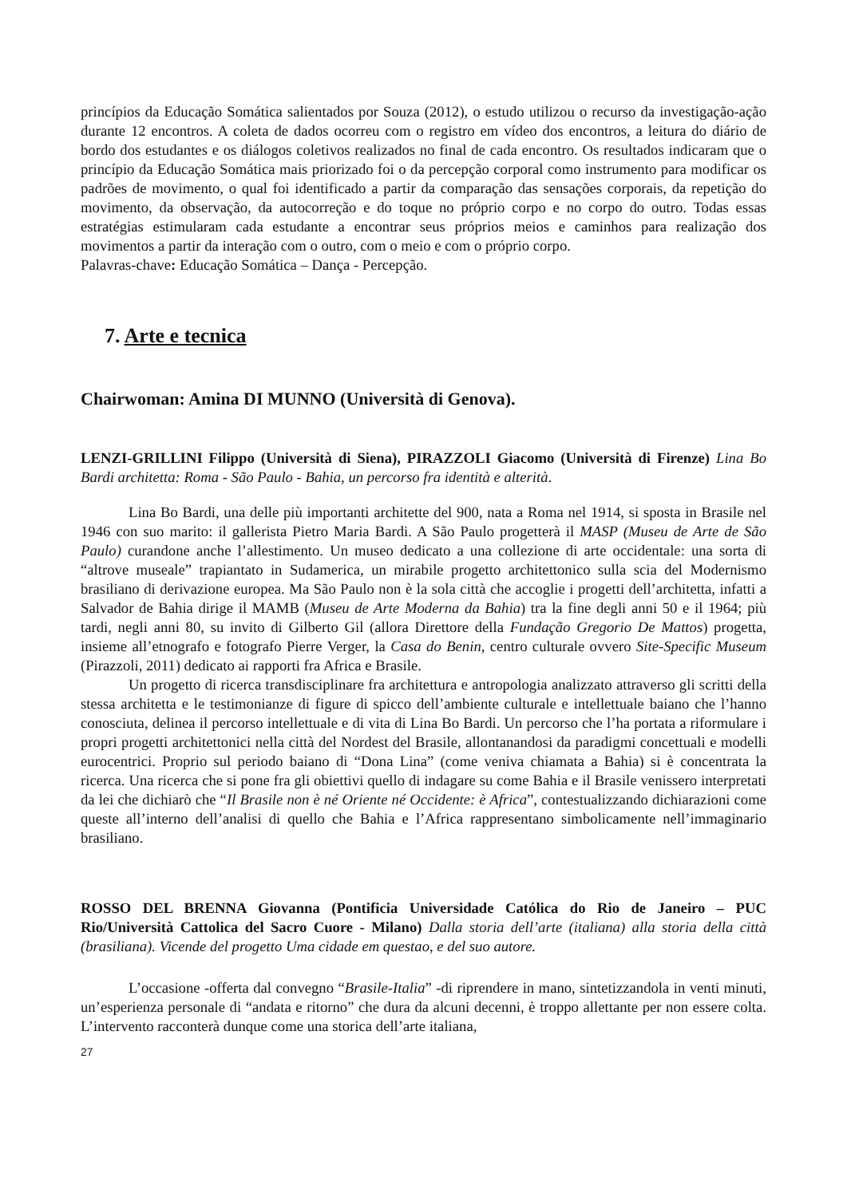princípios da Educação Somática salientados por Souza (2012), o estudo utilizou o recurso da investigação-ação durante 12 encontros. A coleta de dados ocorreu com o registro em vídeo dos encontros, a leitura do diário de bordo dos estudantes e os diálogos coletivos realizados no final de cada encontro. Os resultados indicaram que o princípio da Educação Somática mais priorizado foi o da percepção corporal como instrumento para modificar os padrões de movimento, o qual foi identificado a partir da comparação das sensações corporais, da repetição do movimento, da observação, da autocorreção e do toque no próprio corpo e no corpo do outro. Todas essas estratégias estimularam cada estudante a encontrar seus próprios meios e caminhos para realização dos movimentos a partir da interação com o outro, com o meio e com o próprio corpo.
Palavras-chave: Educação Somática – Dança - Percepção.
7. Arte e tecnica
Chairwoman: Amina DI MUNNO (Università di Genova).
LENZI-GRILLINI Filippo (Università di Siena), PIRAZZOLI Giacomo (Università di Firenze) Lina Bo Bardi architetta: Roma - São Paulo - Bahia, un percorso fra identità e alterità.
Lina Bo Bardi, una delle più importanti architette del 900, nata a Roma nel 1914, si sposta in Brasile nel 1946 con suo marito: il gallerista Pietro Maria Bardi. A São Paulo progetterà il MASP (Museu de Arte de São Paulo) curandone anche l’allestimento. Un museo dedicato a una collezione di arte occidentale: una sorta di “altrove museale” trapiantato in Sudamerica, un mirabile progetto architettonico sulla scia del Modernismo brasiliano di derivazione europea. Ma São Paulo non è la sola città che accoglie i progetti dell’architetta, infatti a Salvador de Bahia dirige il MAMB (Museu de Arte Moderna da Bahia) tra la fine degli anni 50 e il 1964; più tardi, negli anni 80, su invito di Gilberto Gil (allora Direttore della Fundação Gregorio De Mattos) progetta, insieme all’etnografo e fotografo Pierre Verger, la Casa do Benin, centro culturale ovvero Site-Specific Museum (Pirazzoli, 2011) dedicato ai rapporti fra Africa e Brasile.
Un progetto di ricerca transdisciplinare fra architettura e antropologia analizzato attraverso gli scritti della stessa architetta e le testimonianze di figure di spicco dell’ambiente culturale e intellettuale baiano che l’hanno conosciuta, delinea il percorso intellettuale e di vita di Lina Bo Bardi. Un percorso che l’ha portata a riformulare i propri progetti architettonici nella città del Nordest del Brasile, allontanandosi da paradigmi concettuali e modelli eurocentrici. Proprio sul periodo baiano di “Dona Lina” (come veniva chiamata a Bahia) si è concentrata la ricerca. Una ricerca che si pone fra gli obiettivi quello di indagare su come Bahia e il Brasile venissero interpretati da lei che dichiarò che “Il Brasile non è né Oriente né Occidente: è Africa”, contestualizzando dichiarazioni come queste all’interno dell’analisi di quello che Bahia e l’Africa rappresentano simbolicamente nell’immaginario brasiliano.
ROSSO DEL BRENNA Giovanna (Pontificia Universidade Católica do Rio de Janeiro – PUC Rio/Università Cattolica del Sacro Cuore - Milano) Dalla storia dell’arte (italiana) alla storia della città (brasiliana). Vicende del progetto Uma cidade em questao, e del suo autore.
L’occasione -offerta dal convegno “Brasile-Italia” -di riprendere in mano, sintetizzandola in venti minuti, un’esperienza personale di “andata e ritorno” che dura da alcuni decenni, è troppo allettante per non essere colta. L’intervento racconterà dunque come una storica dell’arte italiana,
27